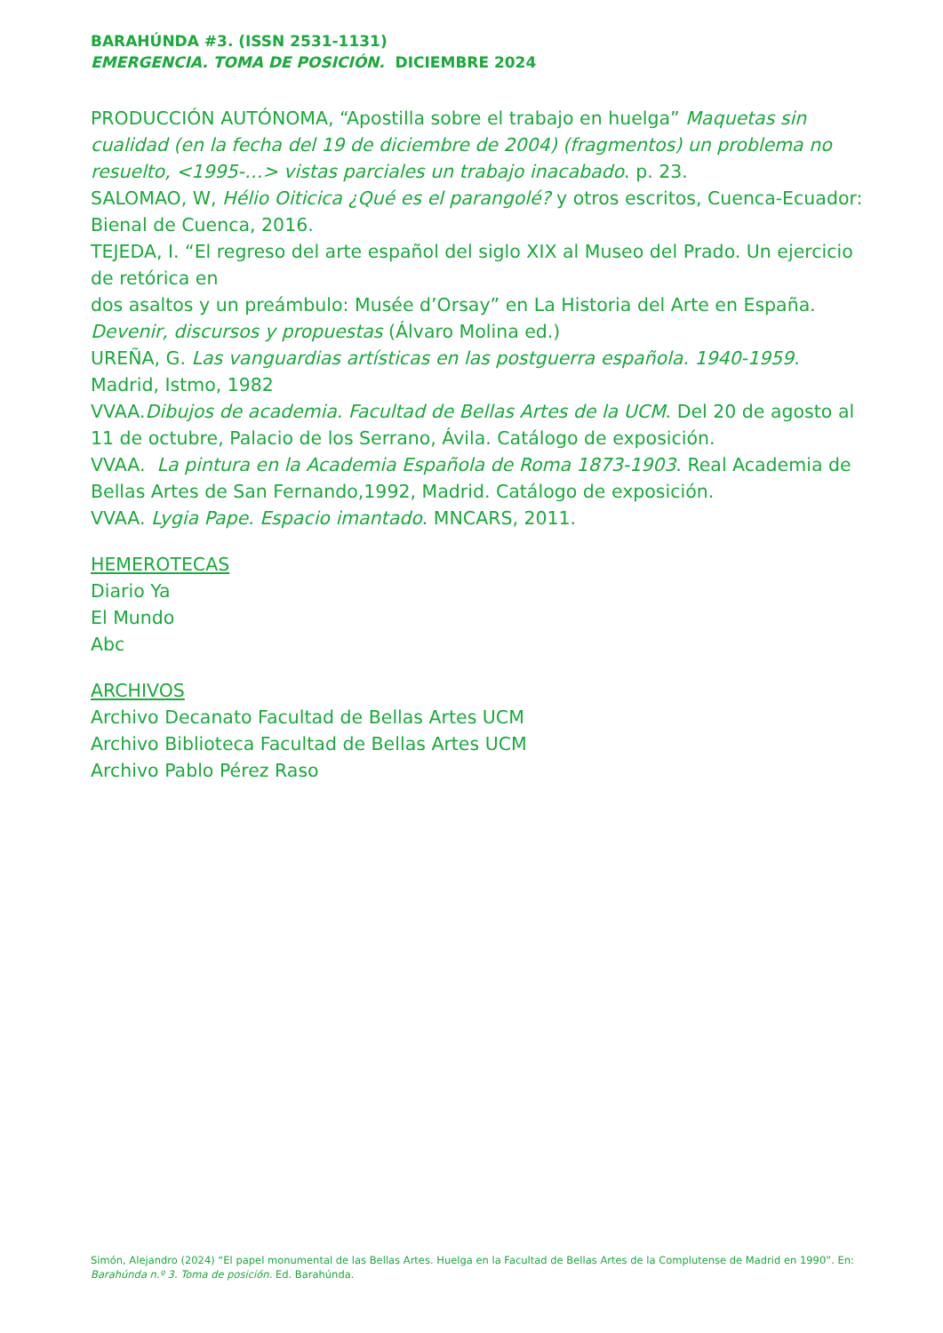BARAHÚNDA #3. (ISSN 2531-1131)
EMERGENCIA. TOMA DE POSICIÓN. DICIEMBRE 2024
PRODUCCIÓN AUTÓNOMA, “Apostilla sobre el trabajo en huelga” Maquetas sin cualidad (en la fecha del 19 de diciembre de 2004) (fragmentos) un problema no resuelto, <1995-…> vistas parciales un trabajo inacabado. p. 23.
SALOMAO, W, Hélio Oiticica ¿Qué es el parangolé? y otros escritos, Cuenca-Ecuador: Bienal de Cuenca, 2016.
TEJEDA, I. “El regreso del arte español del siglo XIX al Museo del Prado. Un ejercicio de retórica en
dos asaltos y un preámbulo: Musée d’Orsay” en La Historia del Arte en España. Devenir, discursos y propuestas (Álvaro Molina ed.)
UREÑA, G. Las vanguardias artísticas en las postguerra española. 1940-1959. Madrid, Istmo, 1982
VVAA.Dibujos de academia. Facultad de Bellas Artes de la UCM. Del 20 de agosto al 11 de octubre, Palacio de los Serrano, Ávila. Catálogo de exposición.
VVAA. La pintura en la Academia Española de Roma 1873-1903. Real Academia de Bellas Artes de San Fernando,1992, Madrid. Catálogo de exposición.
VVAA. Lygia Pape. Espacio imantado. MNCARS, 2011.
HEMEROTECAS
Diario Ya
El Mundo
Abc
ARCHIVOS
Archivo Decanato Facultad de Bellas Artes UCM
Archivo Biblioteca Facultad de Bellas Artes UCM
Archivo Pablo Pérez Raso
Simón, Alejandro (2024) “El papel monumental de las Bellas Artes. Huelga en la Facultad de Bellas Artes de la Complutense de Madrid en 1990”. En: Barahúnda n.º 3. Toma de posición. Ed. Barahúnda.